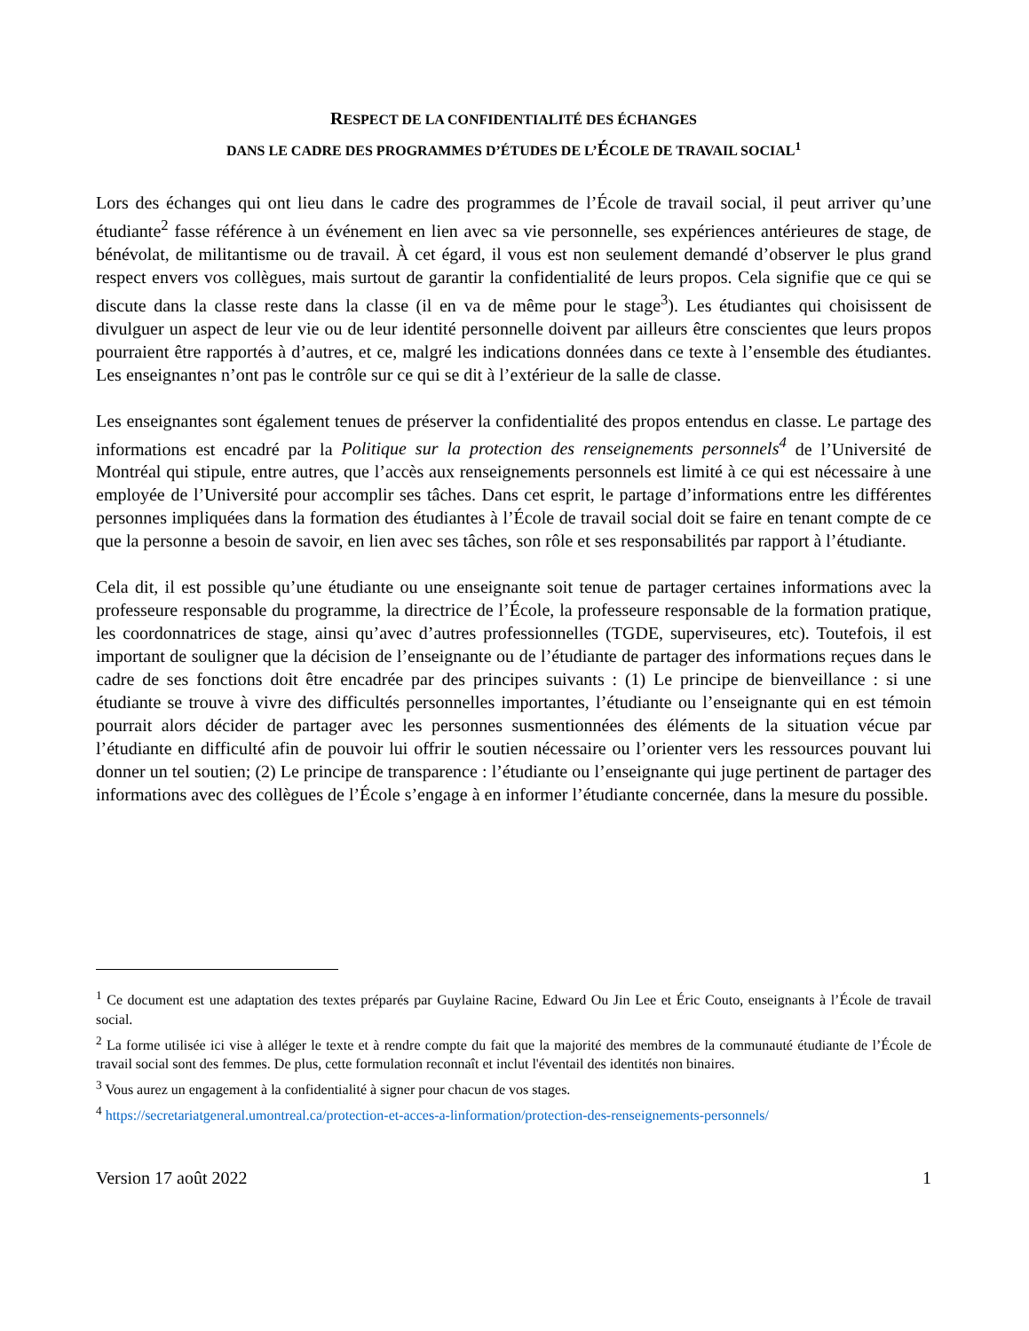RESPECT DE LA CONFIDENTIALITÉ DES ÉCHANGES
DANS LE CADRE DES PROGRAMMES D’ÉTUDES DE L’ÉCOLE DE TRAVAIL SOCIAL<sup>1</sup>
Lors des échanges qui ont lieu dans le cadre des programmes de l’École de travail social, il peut arriver qu’une étudiante<sup>2</sup> fasse référence à un événement en lien avec sa vie personnelle, ses expériences antérieures de stage, de bénévolat, de militantisme ou de travail. À cet égard, il vous est non seulement demandé d’observer le plus grand respect envers vos collègues, mais surtout de garantir la confidentialité de leurs propos. Cela signifie que ce qui se discute dans la classe reste dans la classe (il en va de même pour le stage<sup>3</sup>). Les étudiantes qui choisissent de divulguer un aspect de leur vie ou de leur identité personnelle doivent par ailleurs être conscientes que leurs propos pourraient être rapportés à d’autres, et ce, malgré les indications données dans ce texte à l’ensemble des étudiantes. Les enseignantes n’ont pas le contrôle sur ce qui se dit à l’extérieur de la salle de classe.
Les enseignantes sont également tenues de préserver la confidentialité des propos entendus en classe. Le partage des informations est encadré par la Politique sur la protection des renseignements personnels<sup>4</sup> de l’Université de Montréal qui stipule, entre autres, que l’accès aux renseignements personnels est limité à ce qui est nécessaire à une employée de l’Université pour accomplir ses tâches. Dans cet esprit, le partage d’informations entre les différentes personnes impliquées dans la formation des étudiantes à l’École de travail social doit se faire en tenant compte de ce que la personne a besoin de savoir, en lien avec ses tâches, son rôle et ses responsabilités par rapport à l’étudiante.
Cela dit, il est possible qu’une étudiante ou une enseignante soit tenue de partager certaines informations avec la professeure responsable du programme, la directrice de l’École, la professeure responsable de la formation pratique, les coordonnatrices de stage, ainsi qu’avec d’autres professionnelles (TGDE, superviseures, etc). Toutefois, il est important de souligner que la décision de l’enseignante ou de l’étudiante de partager des informations reçues dans le cadre de ses fonctions doit être encadrée par des principes suivants : (1) Le principe de bienveillance : si une étudiante se trouve à vivre des difficultés personnelles importantes, l’étudiante ou l’enseignante qui en est témoin pourrait alors décider de partager avec les personnes susmentionnées des éléments de la situation vécue par l’étudiante en difficulté afin de pouvoir lui offrir le soutien nécessaire ou l’orienter vers les ressources pouvant lui donner un tel soutien; (2) Le principe de transparence : l’étudiante ou l’enseignante qui juge pertinent de partager des informations avec des collègues de l’École s’engage à en informer l’étudiante concernée, dans la mesure du possible.
<sup>1</sup> Ce document est une adaptation des textes préparés par Guylaine Racine, Edward Ou Jin Lee et Éric Couto, enseignants à l’École de travail social.
<sup>2</sup> La forme utilisée ici vise à alléger le texte et à rendre compte du fait que la majorité des membres de la communauté étudiante de l’École de travail social sont des femmes. De plus, cette formulation reconnaît et inclut l'éventail des identités non binaires.
<sup>3</sup> Vous aurez un engagement à la confidentialité à signer pour chacun de vos stages.
<sup>4</sup> https://secretariatgeneral.umontreal.ca/protection-et-acces-a-linformation/protection-des-renseignements-personnels/
Version 17 août 2022 1